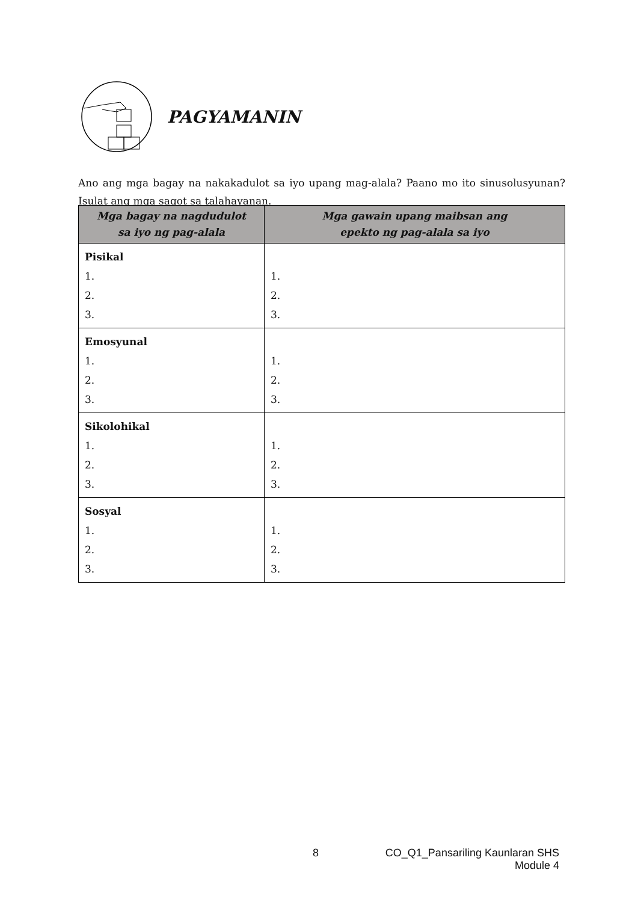PAGYAMANIN
Ano ang mga bagay na nakakadulot sa iyo upang mag-alala? Paano mo ito sinusolusyunan? Isulat ang mga sagot sa talahayanan.
| Mga bagay na nagdudulot sa iyo ng pag-alala | Mga gawain upang maibsan ang epekto ng pag-alala sa iyo |
| --- | --- |
| Pisikal 1. 2. 3. | 1. 2. 3. |
| Emosyunal 1. 2. 3. | 1. 2. 3. |
| Sikolohikal 1. 2. 3. | 1. 2. 3. |
| Sosyal 1. 2. 3. | 1. 2. 3. |
8 CO_Q1_Pansariling Kaunlaran SHS
Module 4